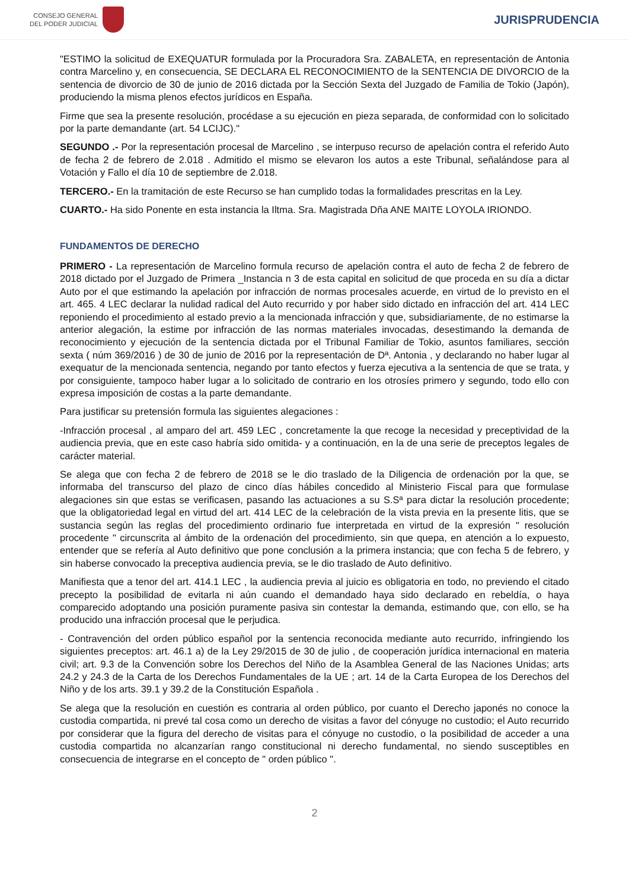CONSEJO GENERAL
DEL PODER JUDICIAL
JURISPRUDENCIA
"ESTIMO la solicitud de EXEQUATUR formulada por la Procuradora Sra. ZABALETA, en representación de Antonia contra Marcelino y, en consecuencia, SE DECLARA EL RECONOCIMIENTO de la SENTENCIA DE DIVORCIO de la sentencia de divorcio de 30 de junio de 2016 dictada por la Sección Sexta del Juzgado de Familia de Tokio (Japón), produciendo la misma plenos efectos jurídicos en España.
Firme que sea la presente resolución, procédase a su ejecución en pieza separada, de conformidad con lo solicitado por la parte demandante (art. 54 LCIJC)."
SEGUNDO .- Por la representación procesal de Marcelino , se interpuso recurso de apelación contra el referido Auto de fecha 2 de febrero de 2.018 . Admitido el mismo se elevaron los autos a este Tribunal, señalándose para al Votación y Fallo el día 10 de septiembre de 2.018.
TERCERO.- En la tramitación de este Recurso se han cumplido todas la formalidades prescritas en la Ley.
CUARTO.- Ha sido Ponente en esta instancia la Iltma. Sra. Magistrada Dña ANE MAITE LOYOLA IRIONDO.
FUNDAMENTOS DE DERECHO
PRIMERO - La representación de Marcelino formula recurso de apelación contra el auto de fecha 2 de febrero de 2018 dictado por el Juzgado de Primera _Instancia n 3 de esta capital en solicitud de que proceda en su día a dictar Auto por el que estimando la apelación por infracción de normas procesales acuerde, en virtud de lo previsto en el art. 465. 4 LEC declarar la nulidad radical del Auto recurrido y por haber sido dictado en infracción del art. 414 LEC reponiendo el procedimiento al estado previo a la mencionada infracción y que, subsidiariamente, de no estimarse la anterior alegación, la estime por infracción de las normas materiales invocadas, desestimando la demanda de reconocimiento y ejecución de la sentencia dictada por el Tribunal Familiar de Tokio, asuntos familiares, sección sexta ( núm 369/2016 ) de 30 de junio de 2016 por la representación de Dª. Antonia , y declarando no haber lugar al exequatur de la mencionada sentencia, negando por tanto efectos y fuerza ejecutiva a la sentencia de que se trata, y por consiguiente, tampoco haber lugar a lo solicitado de contrario en los otrosíes primero y segundo, todo ello con expresa imposición de costas a la parte demandante.
Para justificar su pretensión formula las siguientes alegaciones :
-Infracción procesal , al amparo del art. 459 LEC , concretamente la que recoge la necesidad y preceptividad de la audiencia previa, que en este caso habría sido omitida- y a continuación, en la de una serie de preceptos legales de carácter material.
Se alega que con fecha 2 de febrero de 2018 se le dio traslado de la Diligencia de ordenación por la que, se informaba del transcurso del plazo de cinco días hábiles concedido al Ministerio Fiscal para que formulase alegaciones sin que estas se verificasen, pasando las actuaciones a su S.Sª para dictar la resolución procedente; que la obligatoriedad legal en virtud del art. 414 LEC de la celebración de la vista previa en la presente litis, que se sustancia según las reglas del procedimiento ordinario fue interpretada en virtud de la expresión " resolución procedente " circunscrita al ámbito de la ordenación del procedimiento, sin que quepa, en atención a lo expuesto, entender que se refería al Auto definitivo que pone conclusión a la primera instancia; que con fecha 5 de febrero, y sin haberse convocado la preceptiva audiencia previa, se le dio traslado de Auto definitivo.
Manifiesta que a tenor del art. 414.1 LEC , la audiencia previa al juicio es obligatoria en todo, no previendo el citado precepto la posibilidad de evitarla ni aún cuando el demandado haya sido declarado en rebeldía, o haya comparecido adoptando una posición puramente pasiva sin contestar la demanda, estimando que, con ello, se ha producido una infracción procesal que le perjudica.
- Contravención del orden público español por la sentencia reconocida mediante auto recurrido, infringiendo los siguientes preceptos: art. 46.1 a) de la Ley 29/2015 de 30 de julio , de cooperación jurídica internacional en materia civil; art. 9.3 de la Convención sobre los Derechos del Niño de la Asamblea General de las Naciones Unidas; arts 24.2 y 24.3 de la Carta de los Derechos Fundamentales de la UE ; art. 14 de la Carta Europea de los Derechos del Niño y de los arts. 39.1 y 39.2 de la Constitución Española .
Se alega que la resolución en cuestión es contraria al orden público, por cuanto el Derecho japonés no conoce la custodia compartida, ni prevé tal cosa como un derecho de visitas a favor del cónyuge no custodio; el Auto recurrido por considerar que la figura del derecho de visitas para el cónyuge no custodio, o la posibilidad de acceder a una custodia compartida no alcanzarían rango constitucional ni derecho fundamental, no siendo susceptibles en consecuencia de integrarse en el concepto de " orden público ".
2